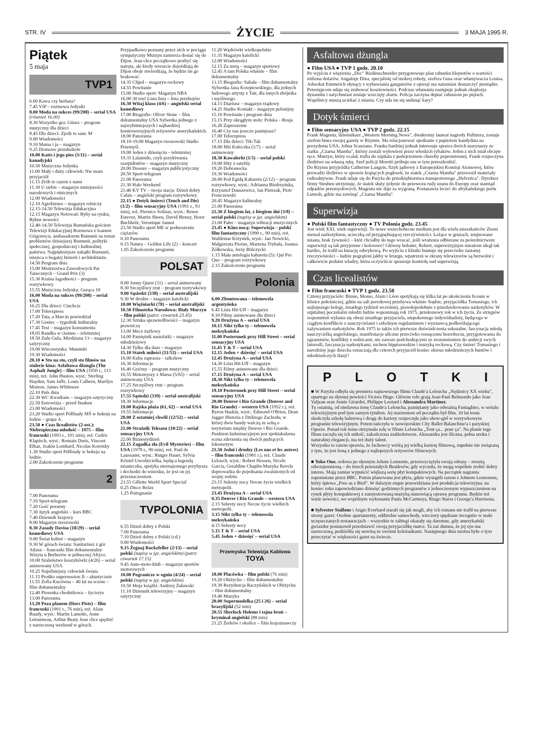STR. IV ŻYCIE 3 MAJA 1995 R.
Piątek
5 maja
TVP1
6.00 Kawa czy herbata?
7.45 VIP – rozmowa Jedynki
8.00 Moda na sukces (99/208) – serial USA (również 16.00)
8.30 Wszystko gra: Gitara – program muzyczny dla dzieci
8.45 Dla dzieci: Zjedz to sam: M
9.00 Wiadomości
9.10 Mama i ja – magazyn
9.25 Domowe przedszkole
10.00 Katts i jego pies (3/11) – serial kanadyjski
10.50 Muzyczna Jedynka
11.00 Mały i duży człowiek: Nie mam przyjaciół
11.15 Zrób to razem z nami
11.30 U siebie – magazyn mniejszości narodowych i etnicznych
12.00 Wiadomości
12.10 Agrobiznes – magazyn rolniczy
12.15-14.50 Telewizja Edukacyjna
12.15 Magazyn Notowań: Ryby na rynku; Rybne nowości
12.40-14.50 Telewizja Rumuńska gościem Telewizji Edukacyjnej Rozmowa z Ioanem Grigorescu, ambasadorem Rumunii na temat problemów dzisiejszej Rumunii, polityki społecznej, gospodarczej i kulturalnej państwa. Najpiękniejsze zakątki Rumunii, miejsca o bogatej historii i architekturze.
14.50 Program dnia
15.00 Mistrzostwa Zawodowych Par Tanecznych – Grand Prix (3)
15.30 Kraina łagodności – program rozrywkowy
15.55 Muzyczna Jedynka: Gorąca 10
16.00 Moda na sukces (99/208) – serial USA
16.25 Dla dzieci: Ciuchcia
17.00 Teleexpress
17.20 Tata, a Marcin powiedział
17.30 Goniec – tygodnik kulturalny
17.45 Test – magazyn konsumenta
18.05 Randka w ciemno – teleturniej
18.50 Zulu Gula, Miedziana 13 – magazyn satyryczny
19.00 Wieczorynka: Muminki
19.30 Wiadomości
20.10 ● Sto na sto, czyli sto filmów na stulecie kina: Asfaltowa dżungla (The Asphalt Jungle) – film USA (1950 r., 113 min), reż. John Huston, wyst.: Sterling Hayden, Sam Jaffe, Louis Calhern, Marilyn Monroe, James Whitmore
22.10 Puls dnia
22.30 WC Kwadrans – magazyn satyryczny
22.50 Eurowizja – przed finałem
23.00 Wiadomości
23.20 Studio sport Półfinały MŚ w hokeju na lodzie – grupa A.
23.50 ● Czas licealistów (2-ost.): Niebezpieczna młodość – 1975 – film francuski (1993 r., 101 min), reż. Cedric Klapisch, wyst.: Romain Duris, Vincent Elbaz, Joakin Lombard, Nicolas Koretsky
1.30 Studio sport Półfinały w hokeju na lodzie.
2.00 Zakończenie programu
2
7.00 Panorama
7.10 Sport-telegram
7.20 Gość poranny
7.30 Język angielski – kurs BBC
7.40 Dziennik krajowy
8.00 Magazyn rzeszowski
8.30 Zasady Davisa (18/29) – serial komediowy USA
9.00 Świat kobiet – magazyn
9.30 W górach świata: Sanitariusz z gór Atlasu – francuski film dokumentalny Wizyta u Berberów w północnej Afryce.
10.00 Szaleństwo koszykówki (4/26) – serial animowany USA
10.25 Najsilniejszy człowiek świata
11.15 Prońko supersession II – akustycznie
11.55 Zofia Kucówna – 40 lat na scenie – film dokumentalny
12.40 Piosenka chodnikowa – życiorys
13.00 Panorama
13.20 Poza planem (Hors Piste) – film francuski (1991 r., 76 min), reż. Alain Baudy, wyst.: Martin Lamotte, Anne Letourneau, Arthur Beaty Jean chce spędzić z narzeczoną weekend w górach.
Przypadkowo poznany przez nich w pociągu sympatyczny Murzyn zamierza dostać się do Dijon. Jean chce początkowo pozbyć się natręta, ale kiedy wreszcie dojeżdżają do Dijon oboje stwierdzają, że będzie im go brakować.
14.35 Clipol – magazyn rockowy
14.55 Powitanie
15.00 Studio sport: Magazyn NBA
16.00 30 ton! Lista lista – lista przebojów
16.30 Witaj klaso (4/6) – angielski serial komediowy
17.00 Biografie: Oliver Stone – film dokumentalny USA Sylwetka jednego z najwybitniejszych i najbardziej kontrowersyjnych reżyserów amerykańskich.
18.00 Panorama
18.10-19.00 Magazyn rzeszowski Studio Przemyśl.
19.00 Jeden z dziesięciu – teleturniej
19.35 Lalamido, czyli porykiwania szarpidrutów – magazyn muzyczny
20.00 Dossier – magazyn publicystyczny
20.50 Sport-telegram
21.00 Panorama
21.30 Halo Weekend
21.40 KY TV – twoja stacja: Dzień dobry Calais – angielski program rozrywkowy
22.15 ● Dotyk śmierci (Touch and Die) (1/2) – film sensacyjny USA (1991 r., 93 min), reż. Piernico Solinas, wyst.: Renee Estevez, Martin Sheen, David Birney, Horst Buchholz, Veronique Jannot
23.50 Studio sport ME w podnoszeniu ciężarów.
0.10 Panorama
0.15 Natura – Golden Life (2) – koncert
1.05 Zakończenie programu
POLSAT
8.00 Jonny Quest (31) – serial animowany
8.30 Szczęśliwy rzut – program rozrywkowy
9.00 Sąsiedzi (338) – serial australijski
9.30 W drodze – magazyn katolicki
10.00 Więźniarki (78) – serial australijski
10.50 Filmoteka Narodowa: Biały Murzyn – film polski (patrz: czwartek 23.45)
12.30 Sztuka sprawiedliwości – magazyn prawniczy
13.00 Mecz żużlowy
14.00 Pamiętnik nastolatki – magazyn młodzieżowy
14.30 Tylko dla dam – magazyn
15.10 Statek miłości (31/53) – serial USA
16.00 Kuba zaprasza – talkshow
16.30 Informacje
16.40 Gra!my – program muzyczny
16.55 Motomyszy z Marsa (5/65) – serial animowany USA
17.25 Szczęśliwy rzut – program rozrywkowy
17.55 Sąsiedzi (339) – serial australijski
18.30 Informacje
19.00 Rajska plaża (61, 62) – serial USA
19.55 Informacje
20.00 Z ostatniej chwili (12/52) – serial USA
21.00 Strażnik Teksasu (10/22) – serial sensacyjny USA
22.00 Biznestydzień
22.15 Zagadka zła (Evil Mysteries) – film USA (1978 r., 90 min), reż. Paul de Laussanet, wyst.: Rutger Hauer, Sylvia Kristel Uwodzicielka, będąca legendą miasteczka, spotyka nieznajomego przybysza i dochodzi do wniosku, że jest on jej przeznaczeniem.
23.55 Gillette World Sport Special
0.25 Disco Relax
1.25 Pożegnanie
TVPOLONIA
6.55 Dzień dobry z Polski
7.00 Panorama
7.10 Dzień dobry z Polski (cd.)
9.00 Wiadomości
9.15 Żegnaj Rockefeller (2/13) – serial polski (napisy w jęz. angielskim) (patrz: czwartek 17.15)
9.45 Auto-moto-klub – magazyn sportów motorowych
10.00 Pogranicze w ogniu (4/24) – serial polski (napisy w jęz. angielskim)
10.50 Moje książki: Andrzej Żuławski
11.10 Dziennik telewizyjny – magazyn satyryczny
11.20 Wędrówki wielkopolskie
11.35 Magazyn katolicki
12.00 Wiadomości
12.15 Za metą – magazyn sportowy
12.45 A tam Polska właśnie – film dokumentalny
13.15 Biografie: Sabała – film dokumentalny Sylwetka Jana Krzeptowskiego, dla jednych ludowego artysty z Tatr, dla innych zbójnika i myśliwego.
14.15 Diariusz – magazyn rządowy
14.25 Studio Kontakt – magazyn polonijny
15.10 Powitanie i program dnia
15.15 Przy okrągłym stole: Polska – Rosja
16.20 Zaproszenie
16.40 Czy nas jeszcze pamiętasz?
17.00 Teleexpress
17.15 Dla dzieci: Tik-Tak
18.00 Miś Kuleczka (1/7) – serial animowany
18.30 Kawalerki (1/5) – serial polski
19.00 Hity z satelity
19.20 Dobranocka
19.30 Wiadomości
20.00 Pod Egidą Kabaretu (2/12) – program rozrywkowy, wyst.: Adrianna Biedrzyńska, Krzysztof Dauszewicz, Jan Pietrzak, Piotr Fronczewski
20.45 Magazyn kulturalny
21.00 Panorama
21.30 Z biegiem lat, z biegiem dni (3/8) – serial polski (napisy w jęz. angielskim)
23.00 Pałer – magazyn wibracji muzycznych
23.45 ● Kino nocą: Superwizja – polski film fantastyczny (1990 r., 90 min), reż. Waldemar Krzystek, wyst.: Jan Nowicki, Małgorzata Piorun, Marzena Trybała, Joanna Żółkowska, Jerzy Bińczycki
1.15 Mała antologia kabaretu (5): Qui Pro Quo – program rozrywkowy
2.15 Zakończenie programu
Polonia
6.00 Zbuntowana – telenowela argentyńska
6.45 Lista Hit-Uff – magazyn
8.10 Filmy animowane dla dzieci
9.20 Drużyna A – serial USA
10.15 Nikt tylko ty – telenowela meksykańska
11.00 Posterunek przy Hill Street – serial sensacyjny USA
11.45 T & T – serial USA
12.15 Jeden + dziesięć – serial USA
12.45 Drużyna A – serial USA
14.30 Lista Hit-Uff – magazyn
15.55 Filmy animowane dla dzieci
17.15 Drużyna A – serial USA
18.30 Nikt tylko ty – telenowela meksykańska
19.10 Posterunek przy Hill Street – serial sensacyjny USA
20.00 Denver i Rio Grande (Denver and Rio Grande) – western USA (1952 r.), reż. Byron Haskin, wyst.: Edmond O'Brien, Dean Jagger Historia z Dzikiego Zachodu, w której dwie bandy walczą ze sobą o terytorium między Denver i Rio Grande. Punktem kulminacyjnym jest spektakularna scena zderzenia się dwóch pędzących lokomotyw.
21.50 Jedni i drudzy (Les uns et les autres) – film francuski (1981 r.), reż. Claude Lelouch, wyst.: Robert Hossen, Nicole Garcia, Geraldine Chaplin Muzyka Ravela doprowadza do pojednania zwaśnionych od wojny rodzin.
23.15 Sekrety nocy Nocne życie wielkich metropolii.
23.45 Drużyna A – serial USA
0.35 Denver i Rio Grande – western USA
2.15 Sekrety nocy Nocne życie wielkich metropolii.
3.15 Nikt tylko ty – telenowela meksykańska
4.15 Sekrety nocy
5.15 T & T – serial USA
5.45 Jeden + dziesięć – serial USA
Przemyska Telewizja Kablowa
TOYA
18.00 Placówka – film polski (76 min)
19.20 Obiżycko – film dokumentalny
19.30 Rezydencja Raczyńskich w Obiżycku – film dokumentalny
19.40 Muzyka
20.00 Supermodelka (25 i 26) – serial brazylijski (52 min)
20.55 Sherlock Holems i tajna broń – kryminał angielski (88 min)
21.25 Żerków i okolice – film krajoznawczy
Asfaltowa dżungla
● Film USA ● TVP 1 godz. 20.10
Po wyjściu z więzienia „Doc" Riedenschneider przygotowuje plan rabunku klejnotów o wartości miliona dolarów. Angażuje Dixa, specjalistę od mokrej roboty, szofera Gusa oraz włamywacza Louisa. Adwokat Emmerich słynący z wybawiania gangsterów z opresji ma natomiast dostarczyć pieniądze. Przestępcom udaje się zrabować kosztowności. Podczas włamania następuje jednak eksplozja dynamitu i natychmiast zostaje wszczęty alarm. Policja zaczyna deptać rabusiom po piętach. Wspólnicy muszą uciekać z miasta. Czy uda im się uniknąć kary?
Dotyk śmierci
● Film sensacyjny USA ● TVP 2 godz. 22.15
Frank Magenta, dziennikarz „Western Morning News", dwukrotny laureat nagrody Pulitzera, zostaje szefem biura swojej gazety w Rzymie. Ma relacjonować spotkanie z papieżem kandydata na prezydenta USA, Johna Scanzano. Franka bardziej jednak interesuje sprawa dwóch marynarzy ze statku „Czarna Mamba", którzy zostali wyłowieni przez włoskich rybaków. Jeden z nich miał obcięte ręce. Murzyn, który ocalał, trafia do szpitala z podejrzeniem choroby popromiennej. Frank rozpoczyna śledztwo na własną rękę. Szef policji Moretti próbuje mu w tym przeszkodzić.
Do Rzymu przyjeżdża Catherine Langois, fizyk jądrowy z Europejskiej Komisji Atomowej, która prowadzi śledztwo w sprawie krążących pogłosek, że statek „Czarna Mamba" przewoził materiały radioaktywne. Frank udaje się do Paryża do przedsiębiorstwa transportowego „Helvetica". Dyrektor firmy Steuben utrzymuje, że statek służy jedynie do przewozu rudy uranu do Europy oraz stamtąd odpadów przemysłowych. Magenta nie daje za wygraną. Postanawia lecieć do afrykańskiego portu Lutresh, gdzie ma zawinąć „Czarna Mamba".
Superwizja
● Polski film fantastyczny ● TV Polonia godz. 23.45
Jest wiek XXI, wiek superwizji. To nowe wszechobecne medium jest dla wielu mieszkańców Ziemi niemal narkotykiem, ucieczką od przygnębiającej rzeczywistości. Leżące w gruzach, zrujnowane miasta, brak żywności – któż chciałby do tego wracać, jeśli wrażenia odbierane za pośrednictwem superwizji są tak przyjemne i kolorowe? Główny bohater, Robert, superwizyjnym mirażom uległ tak bardzo, że trafił na kurację odwykową. Po wyjściu z kliniki buntuje się przeciwko zastanej rzeczywistości – ludzie pogrążeni jakby w letargu, wpatrzeni w ekrany telewizorów są bezwolni i całkowicie podatni władzy, która oczywiście sprawuje kontrolę nad superwizją.
Czas licealistów
● Film francuski ● TVP 1 godz. 23.50
Czterej przyjaciele: Bruno, Momo, Alain i Léon spotykają się kilka lat po ukończeniu liceum w klinice położniczej, gdzie na sali porodowej przebywa właśnie Sophie, przyjaciółka Tomasiego, ich najlepszego kolegi, zmarłego tydzień wcześniej, prawdopodobnie z przedawkowania narkotyków. W szpitalnej poczekalni młodzi ludzie wspominają rok 1975, przełomowy rok w ich życiu. Ze strzępów wspomnień wyłania się obraz zmarłego przyjaciela, niepokornego indywidualisty, będącego w ciągłym konflikcie z nauczycielami i szkolnym regulaminem i wyznawcą podkreślającego zażywaniem narkotyków. Rok 1975 to także ich pierwsze doświadczenia seksualne, fascynacja młodą nauczycielką angielskiego, manifestacje uliczne przeciwko rosnącemu bezrobociu, przygotowania do egzaminów, konflikty z rodzicami, nie zawsze podchodzącymi ze zrozumieniem do ambicji swych latorośli, fascynacja narkotykami, ruchem hippisowskim i muzyką rockową. Czy śmierć Tomasiego i narodziny jego dziecka oznaczają dla czterech przyjaciół koniec okresu młodzieńczych buntów i młodzieńczych iluzji?
P L O T K I
■ W Paryżu odbyła się premiera najnowszego filmu Claude'a Lelouchа „Nędznicy XX wieku", opartego na słynnej powieści Victora Hugo. Główne role grają Jean-Paul Belmondo jako Jean Valjean oraz Annie Girardot, Philippe Leotard i Alessandra Martinez.
Tę ostatnią, od niedawna żonę Claude'a Lelouchа, pamiętamy jako odważną Fantaghiro, w serialu telewizyjnym pod tym samym tytułem. Jej marzeniem od początku był film. 10 lat temu skończyła szkołę baletową i drogę do kariery rozpoczęła jako show-girl w rozrywkowym programie telewizyjnym. Potem tańczyła w nowojorskim City Ballet Balanchine'a i paryskiej Operze. Ponad rok temu otrzymała rolę w filmie Lelouchа „Tout ça... pour ça". Na planie tego filmu zaczęła się ich miłość, zakończona małżeństwem. Alessandra jest śliczna, pełna uroku i naturalnej elegancji, ma też duży talent.
Wszystko to razem sprawia, że fachowcy wróżą jej wielką karierę filmową, zupełnie nie związaną z tym, że jest żoną z jednego z najlepszych reżyserów filmowych.
■ Yoko Ono, wdowa po słynnym Johnie Lennonie, przezwyciężyła swoją odrazę – zresztą odwzajemnioną – do trzech pozostałych Beatlesów, gdy wyczuła, że mogą wspólnie zrobić dobry interes. Mają zamiar wypuścić większą serię płyt kompaktowych. Na początek nagrania zapomniane przez BBC. Potem planowana jest płyta, gdzie wystąpili razem z Johnem Lennonem, który śpiewa „Free as a Bird". W dalszym etapie przewidziana jest produkcja telewizyjna: na koniec roku zapowiedziano dziesięć godzinnych programów z jednoczesnym wypuszczeniem na rynek płyty kompaktowej z zarejestrowaną muzyką stanowiącą oprawę programu. Będzie też wiele nowości, we wspólnym wykonaniu Paula McCartneya, Ringo Starra i George'a Harrisona.
■ Sylvester Stallone i Angie Everhard starali się jak mogli, aby ich romans nie trafił na pierwsze strony gazet. Osobne apartamenty, oddzielne samochody, wieczory spędzane incognito w mało uczęszczanych restauracjach – wszystkie te zabiegi okazały się daremne, gdy amerykański gwiazdor postanowił przedstawić swoją przyjaciółkę matce. Ta zaś dumna, że jej syn ma narzeczoną, podzieliła się nowiną ze swoimi koleżankami. Następnego dnia można było o tym przeczytać w większości gazet na świecie.